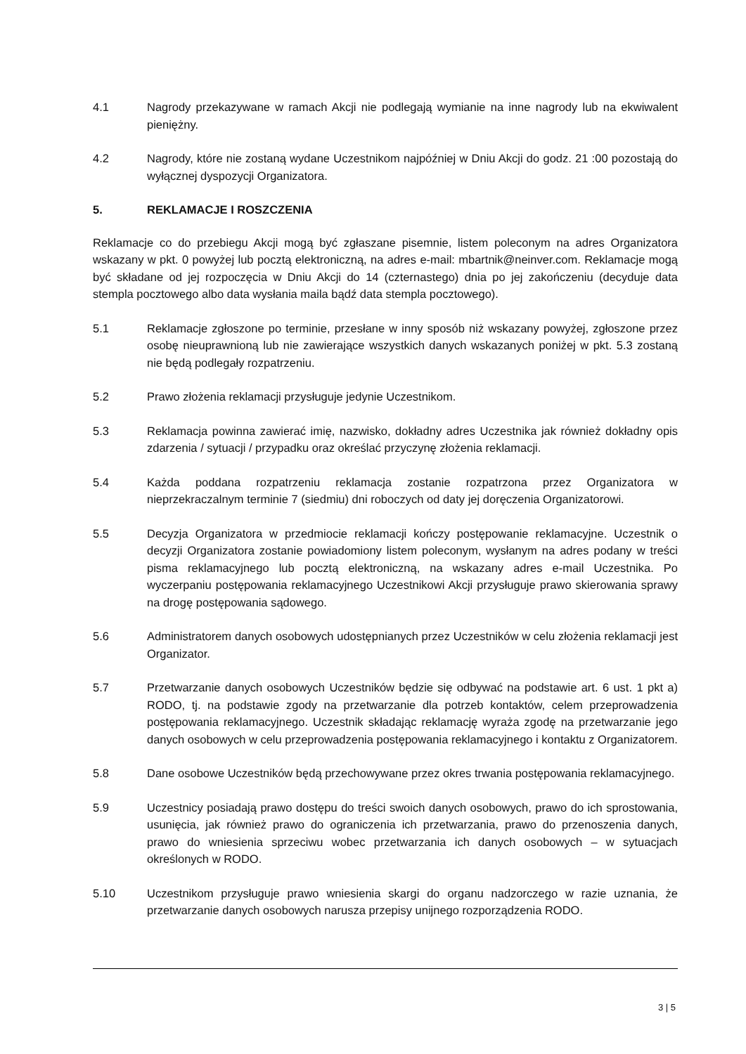4.1 Nagrody przekazywane w ramach Akcji nie podlegają wymianie na inne nagrody lub na ekwiwalent pieniężny.
4.2 Nagrody, które nie zostaną wydane Uczestnikom najpóźniej w Dniu Akcji do godz. 21 :00 pozostają do wyłącznej dyspozycji Organizatora.
5. REKLAMACJE I ROSZCZENIA
Reklamacje co do przebiegu Akcji mogą być zgłaszane pisemnie, listem poleconym na adres Organizatora wskazany w pkt. 0 powyżej lub pocztą elektroniczną, na adres e-mail: mbartnik@neinver.com. Reklamacje mogą być składane od jej rozpoczęcia w Dniu Akcji do 14 (czternastego) dnia po jej zakończeniu (decyduje data stempla pocztowego albo data wysłania maila bądź data stempla pocztowego).
5.1 Reklamacje zgłoszone po terminie, przesłane w inny sposób niż wskazany powyżej, zgłoszone przez osobę nieuprawnioną lub nie zawierające wszystkich danych wskazanych poniżej w pkt. 5.3 zostaną nie będą podlegały rozpatrzeniu.
5.2 Prawo złożenia reklamacji przysługuje jedynie Uczestnikom.
5.3 Reklamacja powinna zawierać imię, nazwisko, dokładny adres Uczestnika jak również dokładny opis zdarzenia / sytuacji / przypadku oraz określać przyczynę złożenia reklamacji.
5.4 Każda poddana rozpatrzeniu reklamacja zostanie rozpatrzona przez Organizatora w nieprzekraczalnym terminie 7 (siedmiu) dni roboczych od daty jej doręczenia Organizatorowi.
5.5 Decyzja Organizatora w przedmiocie reklamacji kończy postępowanie reklamacyjne. Uczestnik o decyzji Organizatora zostanie powiadomiony listem poleconym, wysłanym na adres podany w treści pisma reklamacyjnego lub pocztą elektroniczną, na wskazany adres e-mail Uczestnika. Po wyczerpaniu postępowania reklamacyjnego Uczestnikowi Akcji przysługuje prawo skierowania sprawy na drogę postępowania sądowego.
5.6 Administratorem danych osobowych udostępnianych przez Uczestników w celu złożenia reklamacji jest Organizator.
5.7 Przetwarzanie danych osobowych Uczestników będzie się odbywać na podstawie art. 6 ust. 1 pkt a) RODO, tj. na podstawie zgody na przetwarzanie dla potrzeb kontaktów, celem przeprowadzenia postępowania reklamacyjnego. Uczestnik składając reklamację wyraża zgodę na przetwarzanie jego danych osobowych w celu przeprowadzenia postępowania reklamacyjnego i kontaktu z Organizatorem.
5.8 Dane osobowe Uczestników będą przechowywane przez okres trwania postępowania reklamacyjnego.
5.9 Uczestnicy posiadają prawo dostępu do treści swoich danych osobowych, prawo do ich sprostowania, usunięcia, jak również prawo do ograniczenia ich przetwarzania, prawo do przenoszenia danych, prawo do wniesienia sprzeciwu wobec przetwarzania ich danych osobowych – w sytuacjach określonych w RODO.
5.10 Uczestnikom przysługuje prawo wniesienia skargi do organu nadzorczego w razie uznania, że przetwarzanie danych osobowych narusza przepisy unijnego rozporządzenia RODO.
3 | 5